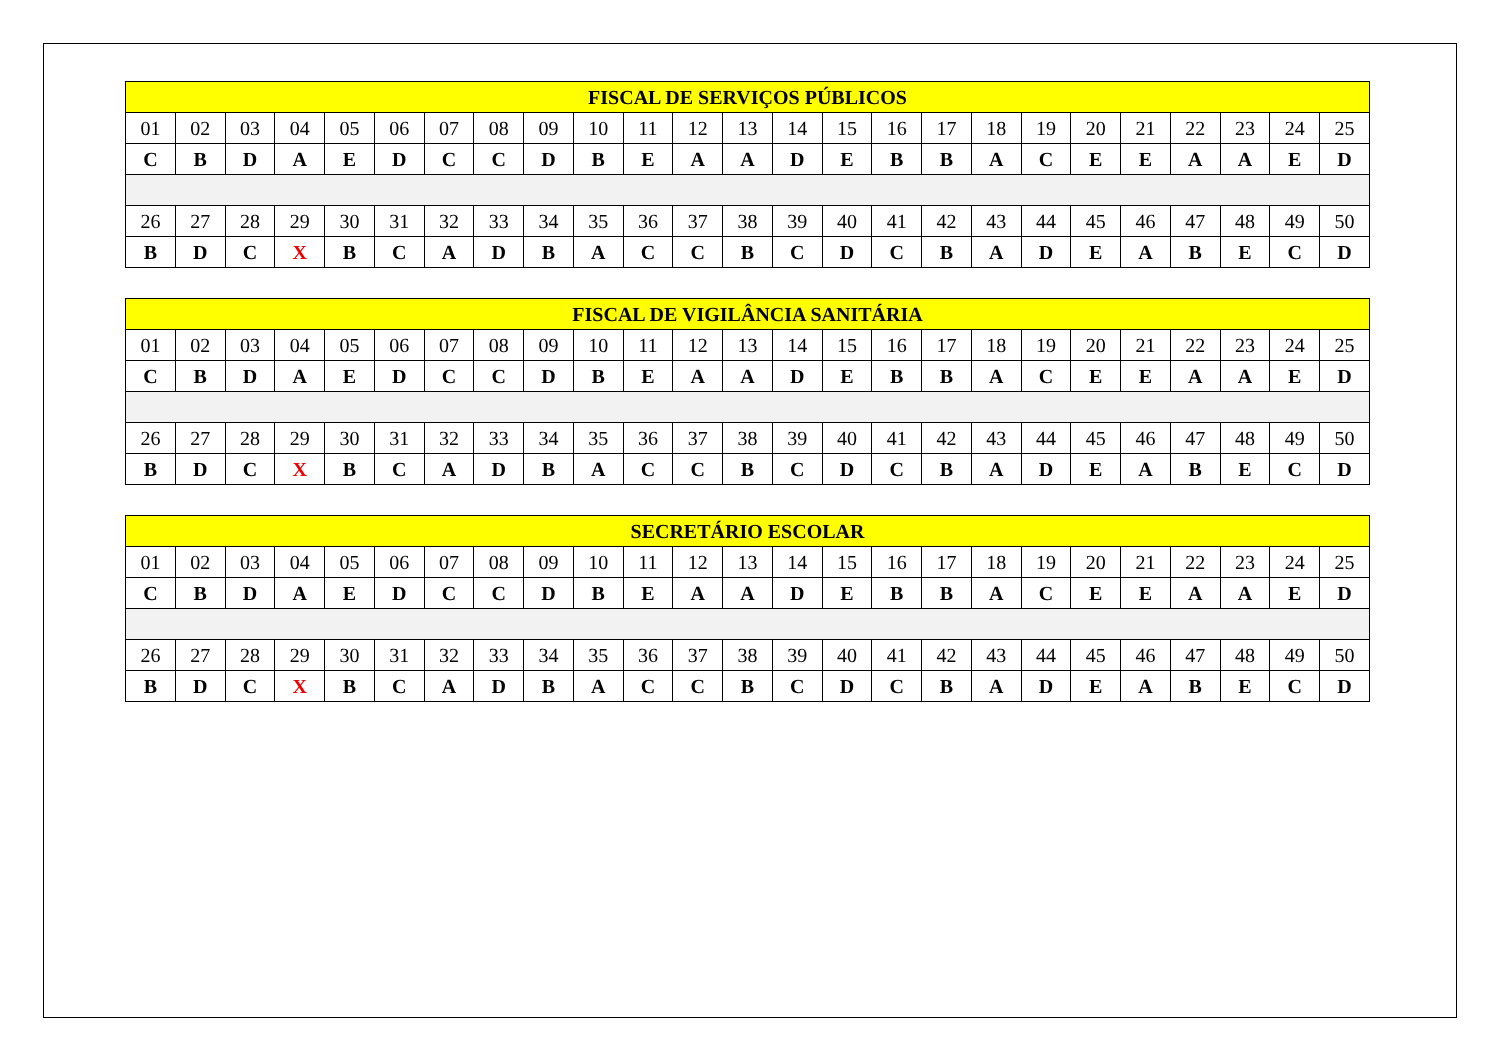| FISCAL DE SERVIÇOS PÚBLICOS | | | | | | | | | | | | | | | | | | | | | | | | |
| --- | --- | --- | --- | --- | --- | --- | --- | --- | --- | --- | --- | --- | --- | --- | --- | --- | --- | --- | --- | --- | --- | --- | --- | --- |
| 01 | 02 | 03 | 04 | 05 | 06 | 07 | 08 | 09 | 10 | 11 | 12 | 13 | 14 | 15 | 16 | 17 | 18 | 19 | 20 | 21 | 22 | 23 | 24 | 25 |
| C | B | D | A | E | D | C | C | D | B | E | A | A | D | E | B | B | A | C | E | E | A | A | E | D |
| 26 | 27 | 28 | 29 | 30 | 31 | 32 | 33 | 34 | 35 | 36 | 37 | 38 | 39 | 40 | 41 | 42 | 43 | 44 | 45 | 46 | 47 | 48 | 49 | 50 |
| B | D | C | X | B | C | A | D | B | A | C | C | B | C | D | C | B | A | D | E | A | B | E | C | D |
| FISCAL DE VIGILÂNCIA SANITÁRIA | | | | | | | | | | | | | | | | | | | | | | | | |
| --- | --- | --- | --- | --- | --- | --- | --- | --- | --- | --- | --- | --- | --- | --- | --- | --- | --- | --- | --- | --- | --- | --- | --- | --- |
| 01 | 02 | 03 | 04 | 05 | 06 | 07 | 08 | 09 | 10 | 11 | 12 | 13 | 14 | 15 | 16 | 17 | 18 | 19 | 20 | 21 | 22 | 23 | 24 | 25 |
| C | B | D | A | E | D | C | C | D | B | E | A | A | D | E | B | B | A | C | E | E | A | A | E | D |
| 26 | 27 | 28 | 29 | 30 | 31 | 32 | 33 | 34 | 35 | 36 | 37 | 38 | 39 | 40 | 41 | 42 | 43 | 44 | 45 | 46 | 47 | 48 | 49 | 50 |
| B | D | C | X | B | C | A | D | B | A | C | C | B | C | D | C | B | A | D | E | A | B | E | C | D |
| SECRETÁRIO ESCOLAR | | | | | | | | | | | | | | | | | | | | | | | | |
| --- | --- | --- | --- | --- | --- | --- | --- | --- | --- | --- | --- | --- | --- | --- | --- | --- | --- | --- | --- | --- | --- | --- | --- | --- |
| 01 | 02 | 03 | 04 | 05 | 06 | 07 | 08 | 09 | 10 | 11 | 12 | 13 | 14 | 15 | 16 | 17 | 18 | 19 | 20 | 21 | 22 | 23 | 24 | 25 |
| C | B | D | A | E | D | C | C | D | B | E | A | A | D | E | B | B | A | C | E | E | A | A | E | D |
| 26 | 27 | 28 | 29 | 30 | 31 | 32 | 33 | 34 | 35 | 36 | 37 | 38 | 39 | 40 | 41 | 42 | 43 | 44 | 45 | 46 | 47 | 48 | 49 | 50 |
| B | D | C | X | B | C | A | D | B | A | C | C | B | C | D | C | B | A | D | E | A | B | E | C | D |